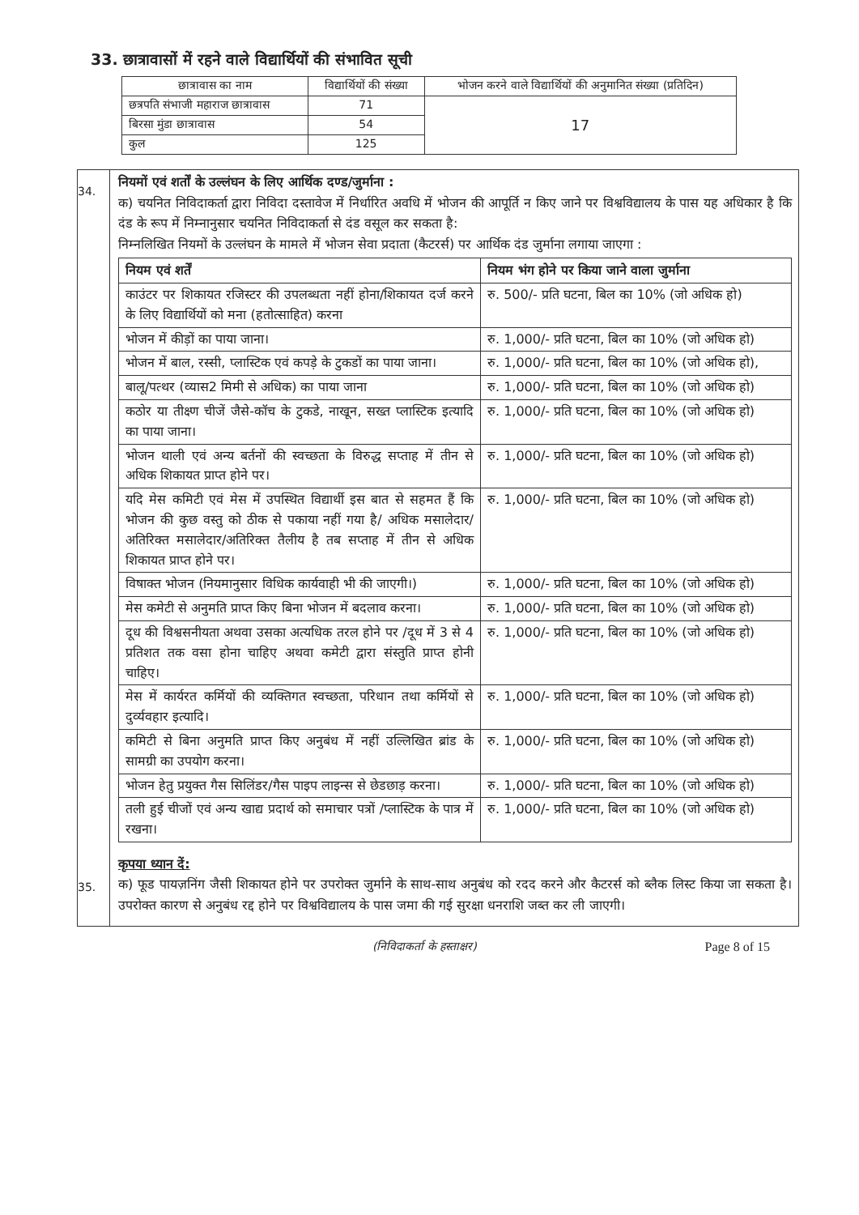33. छात्रावासों में रहने वाले विद्यार्थियों की संभावित सूची
| छात्रावास का नाम | विद्यार्थियों की संख्या | भोजन करने वाले विद्यार्थियों की अनुमानित संख्या (प्रतिदिन) |
| --- | --- | --- |
| छत्रपति संभाजी महाराज छात्रावास | 71 | 17 |
| बिरसा मुंडा छात्रावास | 54 | |
| कुल | 125 | |
34.
35.
नियमों एवं शर्तों के उल्लंघन के लिए आर्थिक दण्ड/जुर्माना :
क) चयनित निविदाकर्ता द्वारा निविदा दस्तावेज में निर्धारित अवधि में भोजन की आपूर्ति न किए जाने पर विश्वविद्यालय के पास यह अधिकार है कि दंड के रूप में निम्नानुसार चयनित निविदाकर्ता से दंड वसूल कर सकता है:
निम्नलिखित नियमों के उल्लंघन के मामले में भोजन सेवा प्रदाता (कैटरर्स) पर आर्थिक दंड जुर्माना लगाया जाएगा :
| नियम एवं शर्तें | नियम भंग होने पर किया जाने वाला जुर्माना |
| --- | --- |
| काउंटर पर शिकायत रजिस्टर की उपलब्धता नहीं होना/शिकायत दर्ज करने के लिए विद्यार्थियों को मना (हतोत्साहित) करना | रु. 500/- प्रति घटना, बिल का 10% (जो अधिक हो) |
| भोजन में कीड़ों का पाया जाना। | रु. 1,000/- प्रति घटना, बिल का 10% (जो अधिक हो) |
| भोजन में बाल, रस्सी, प्लास्टिक एवं कपड़े के टुकडों का पाया जाना। | रु. 1,000/- प्रति घटना, बिल का 10% (जो अधिक हो), |
| बालू/पत्थर (व्यास2 मिमी से अधिक) का पाया जाना | रु. 1,000/- प्रति घटना, बिल का 10% (जो अधिक हो) |
| कठोर या तीक्ष्ण चीजें जैसे-कॉच के टुकडे, नाखून, सख्त प्लास्टिक इत्यादि का पाया जाना। | रु. 1,000/- प्रति घटना, बिल का 10% (जो अधिक हो) |
| भोजन थाली एवं अन्य बर्तनों की स्वच्छता के विरुद्ध सप्ताह में तीन से अधिक शिकायत प्राप्त होने पर। | रु. 1,000/- प्रति घटना, बिल का 10% (जो अधिक हो) |
| यदि मेस कमिटी एवं मेस में उपस्थित विद्यार्थी इस बात से सहमत हैं कि भोजन की कुछ वस्तु को ठीक से पकाया नहीं गया है/ अधिक मसालेदार/अतिरिक्त मसालेदार/अतिरिक्त तैलीय है तब सप्ताह में तीन से अधिक शिकायत प्राप्त होने पर। | रु. 1,000/- प्रति घटना, बिल का 10% (जो अधिक हो) |
| विषाक्त भोजन (नियमानुसार विधिक कार्यवाही भी की जाएगी।) | रु. 1,000/- प्रति घटना, बिल का 10% (जो अधिक हो) |
| मेस कमेटी से अनुमति प्राप्त किए बिना भोजन में बदलाव करना। | रु. 1,000/- प्रति घटना, बिल का 10% (जो अधिक हो) |
| दूध की विश्वसनीयता अथवा उसका अत्यधिक तरल होने पर /दूध में 3 से 4 प्रतिशत तक वसा होना चाहिए अथवा कमेटी द्वारा संस्तुति प्राप्त होनी चाहिए। | रु. 1,000/- प्रति घटना, बिल का 10% (जो अधिक हो) |
| मेस में कार्यरत कर्मियों की व्यक्तिगत स्वच्छता, परिधान तथा कर्मियों से दुर्व्यवहार इत्यादि। | रु. 1,000/- प्रति घटना, बिल का 10% (जो अधिक हो) |
| कमिटी से बिना अनुमति प्राप्त किए अनुबंध में नहीं उल्लिखित ब्रांड के सामग्री का उपयोग करना। | रु. 1,000/- प्रति घटना, बिल का 10% (जो अधिक हो) |
| भोजन हेतु प्रयुक्त गैस सिलिंडर/गैस पाइप लाइन्स से छेडछाड़ करना। | रु. 1,000/- प्रति घटना, बिल का 10% (जो अधिक हो) |
| तली हुई चीजों एवं अन्य खाद्य प्रदार्थ को समाचार पत्रों /प्लास्टिक के पात्र में रखना। | रु. 1,000/- प्रति घटना, बिल का 10% (जो अधिक हो) |
कृपया ध्यान दें:
क) फूड पायज़निंग जैसी शिकायत होने पर उपरोक्त जुर्माने के साथ-साथ अनुबंध को रदद करने और कैटरर्स को ब्लैक लिस्ट किया जा सकता है। उपरोक्त कारण से अनुबंध रद्द होने पर विश्वविद्यालय के पास जमा की गई सुरक्षा धनराशि जब्त कर ली जाएगी।
(निविदाकर्ता के हस्ताक्षर) Page 8 of 15